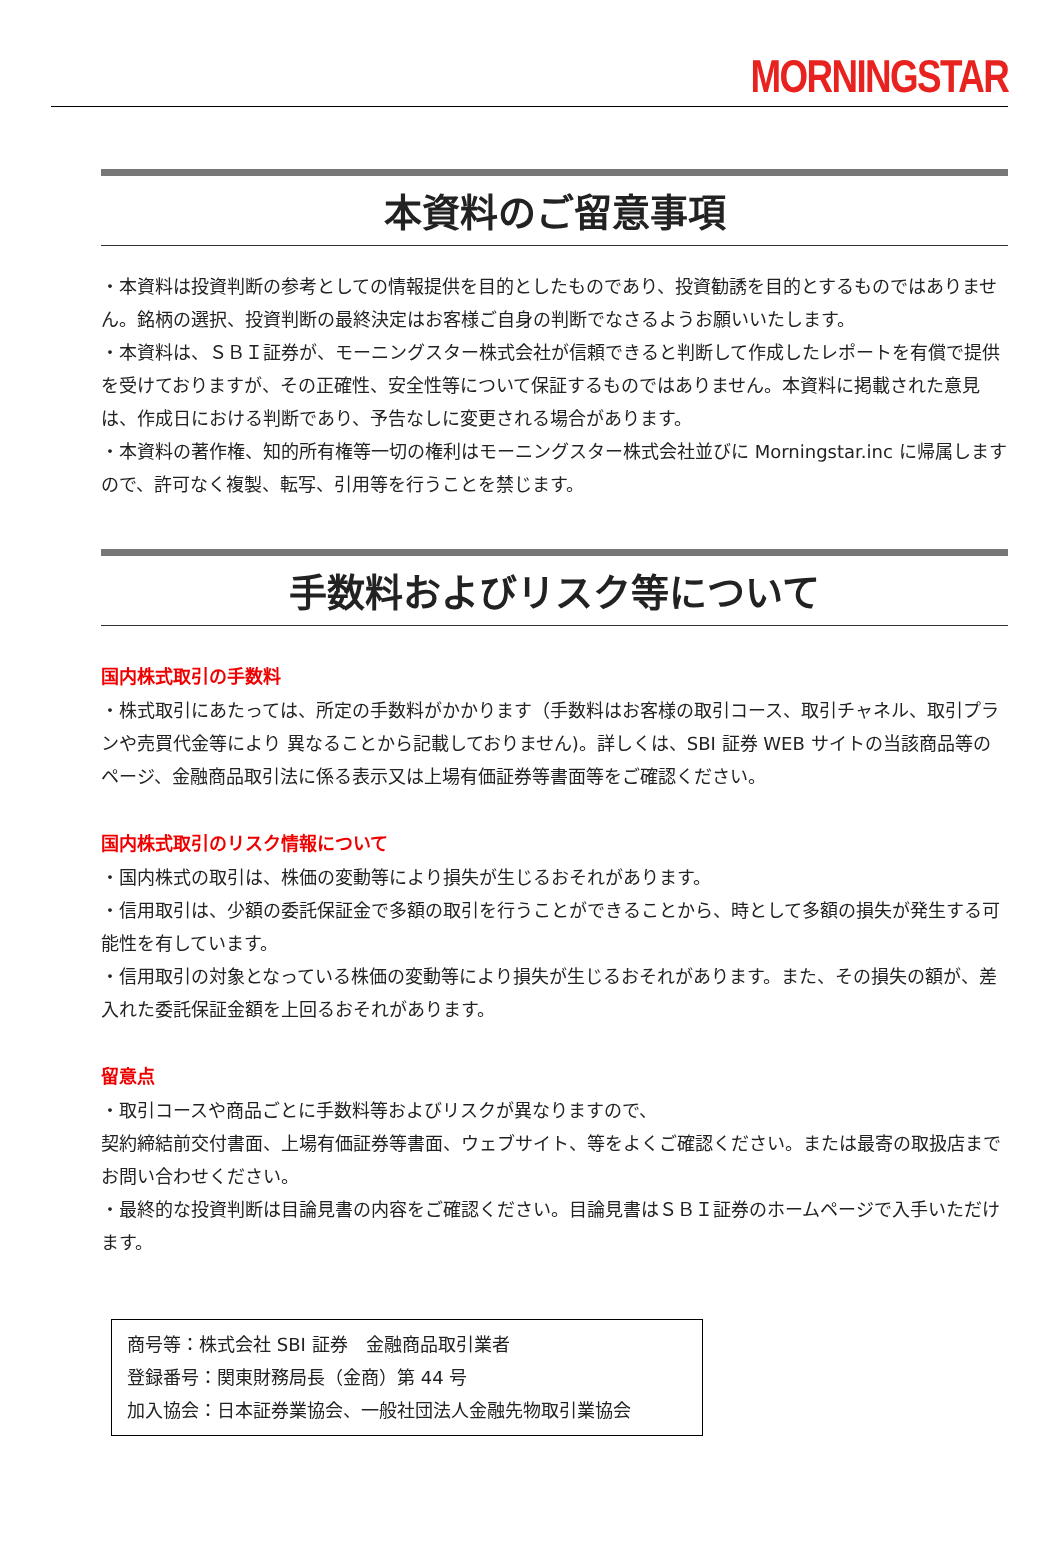MORNINGSTAR
本資料のご留意事項
・本資料は投資判断の参考としての情報提供を目的としたものであり、投資勧誘を目的とするものではありません。銘柄の選択、投資判断の最終決定はお客様ご自身の判断でなさるようお願いいたします。
・本資料は、ＳＢＩ証券が、モーニングスター株式会社が信頼できると判断して作成したレポートを有償で提供を受けておりますが、その正確性、安全性等について保証するものではありません。本資料に掲載された意見は、作成日における判断であり、予告なしに変更される場合があります。
・本資料の著作権、知的所有権等一切の権利はモーニングスター株式会社並びに Morningstar.inc に帰属しますので、許可なく複製、転写、引用等を行うことを禁じます。
手数料およびリスク等について
国内株式取引の手数料
・株式取引にあたっては、所定の手数料がかかります（手数料はお客様の取引コース、取引チャネル、取引プランや売買代金等により 異なることから記載しておりません)。詳しくは、SBI 証券 WEB サイトの当該商品等のページ、金融商品取引法に係る表示又は上場有価証券等書面等をご確認ください。
国内株式取引のリスク情報について
・国内株式の取引は、株価の変動等により損失が生じるおそれがあります。
・信用取引は、少額の委託保証金で多額の取引を行うことができることから、時として多額の損失が発生する可能性を有しています。
・信用取引の対象となっている株価の変動等により損失が生じるおそれがあります。また、その損失の額が、差入れた委託保証金額を上回るおそれがあります。
留意点
・取引コースや商品ごとに手数料等およびリスクが異なりますので、
契約締結前交付書面、上場有価証券等書面、ウェブサイト、等をよくご確認ください。または最寄の取扱店までお問い合わせください。
・最終的な投資判断は目論見書の内容をご確認ください。目論見書はＳＢＩ証券のホームページで入手いただけます。
商号等：株式会社 SBI 証券　金融商品取引業者
登録番号：関東財務局長（金商）第 44 号
加入協会：日本証券業協会、一般社団法人金融先物取引業協会